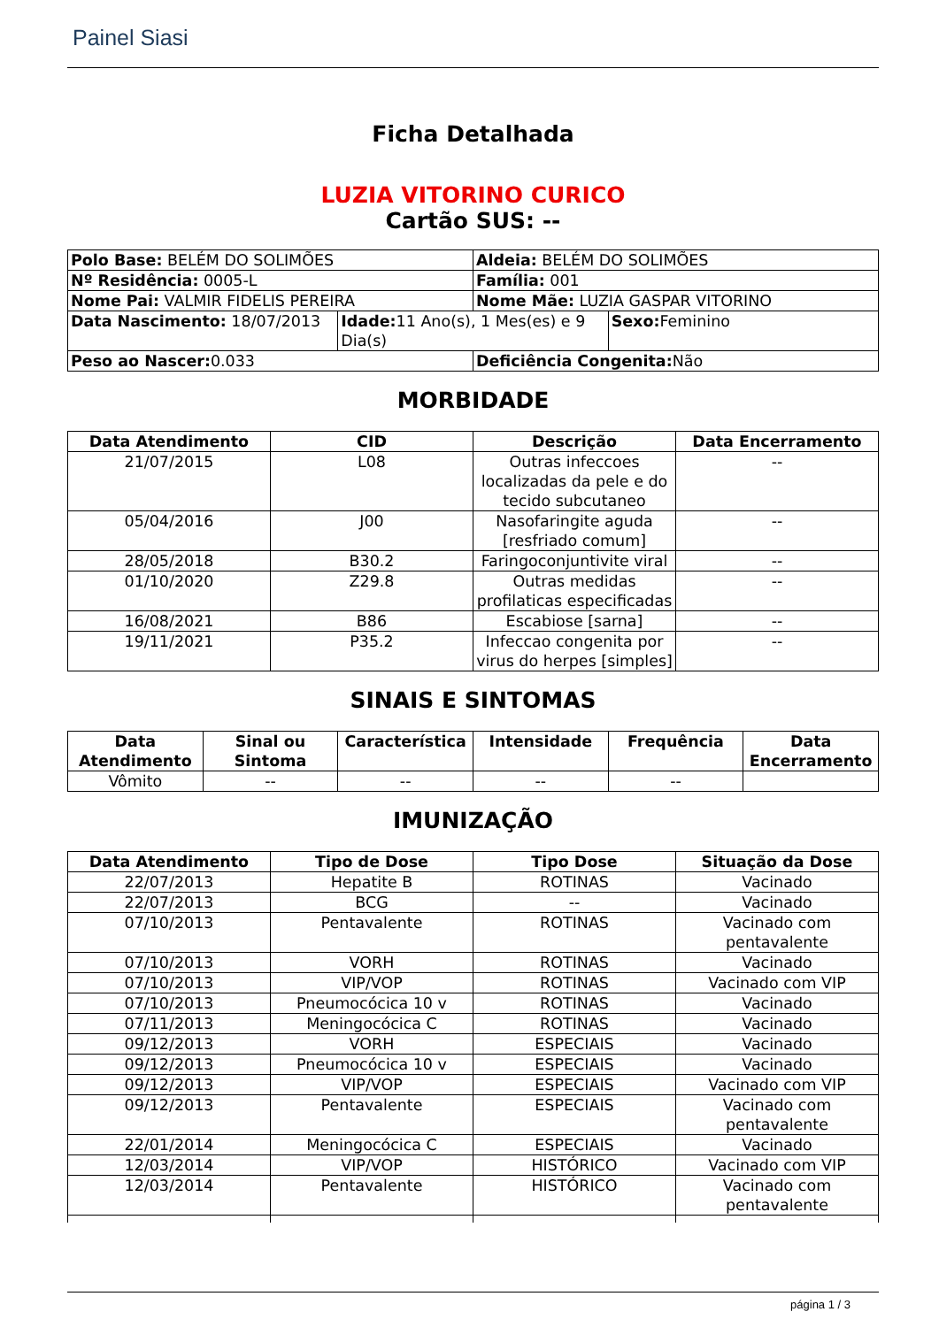Painel Siasi
Ficha Detalhada
LUZIA VITORINO CURICO
Cartão SUS: --
| Polo Base: BELÉM DO SOLIMÕES | | Aldeia: BELÉM DO SOLIMÕES | |
| Nº Residência: 0005-L | | Família: 001 | |
| Nome Pai: VALMIR FIDELIS PEREIRA | | Nome Mãe: LUZIA GASPAR VITORINO | |
| Data Nascimento: 18/07/2013 | Idade: 11 Ano(s), 1 Mes(es) e 9 Dia(s) | | Sexo: Feminino |
| Peso ao Nascer: 0.033 | | Deficiência Congenita: Não | |
MORBIDADE
| Data Atendimento | CID | Descrição | Data Encerramento |
| --- | --- | --- | --- |
| 21/07/2015 | L08 | Outras infeccoes localizadas da pele e do tecido subcutaneo | -- |
| 05/04/2016 | J00 | Nasofaringite aguda [resfriado comum] | -- |
| 28/05/2018 | B30.2 | Faringoconjuntivite viral | -- |
| 01/10/2020 | Z29.8 | Outras medidas profilaticas especificadas | -- |
| 16/08/2021 | B86 | Escabiose [sarna] | -- |
| 19/11/2021 | P35.2 | Infeccao congenita por virus do herpes [simples] | -- |
SINAIS E SINTOMAS
| Data Atendimento | Sinal ou Sintoma | Característica | Intensidade | Frequência | Data Encerramento |
| --- | --- | --- | --- | --- | --- |
| Vômito | -- | -- | -- | -- | |
IMUNIZAÇÃO
| Data Atendimento | Tipo de Dose | Tipo Dose | Situação da Dose |
| --- | --- | --- | --- |
| 22/07/2013 | Hepatite B | ROTINAS | Vacinado |
| 22/07/2013 | BCG | -- | Vacinado |
| 07/10/2013 | Pentavalente | ROTINAS | Vacinado com pentavalente |
| 07/10/2013 | VORH | ROTINAS | Vacinado |
| 07/10/2013 | VIP/VOP | ROTINAS | Vacinado com VIP |
| 07/10/2013 | Pneumocócica 10 v | ROTINAS | Vacinado |
| 07/11/2013 | Meningocócica C | ROTINAS | Vacinado |
| 09/12/2013 | VORH | ESPECIAIS | Vacinado |
| 09/12/2013 | Pneumocócica 10 v | ESPECIAIS | Vacinado |
| 09/12/2013 | VIP/VOP | ESPECIAIS | Vacinado com VIP |
| 09/12/2013 | Pentavalente | ESPECIAIS | Vacinado com pentavalente |
| 22/01/2014 | Meningocócica C | ESPECIAIS | Vacinado |
| 12/03/2014 | VIP/VOP | HISTÓRICO | Vacinado com VIP |
| 12/03/2014 | Pentavalente | HISTÓRICO | Vacinado com pentavalente |
página 1 / 3